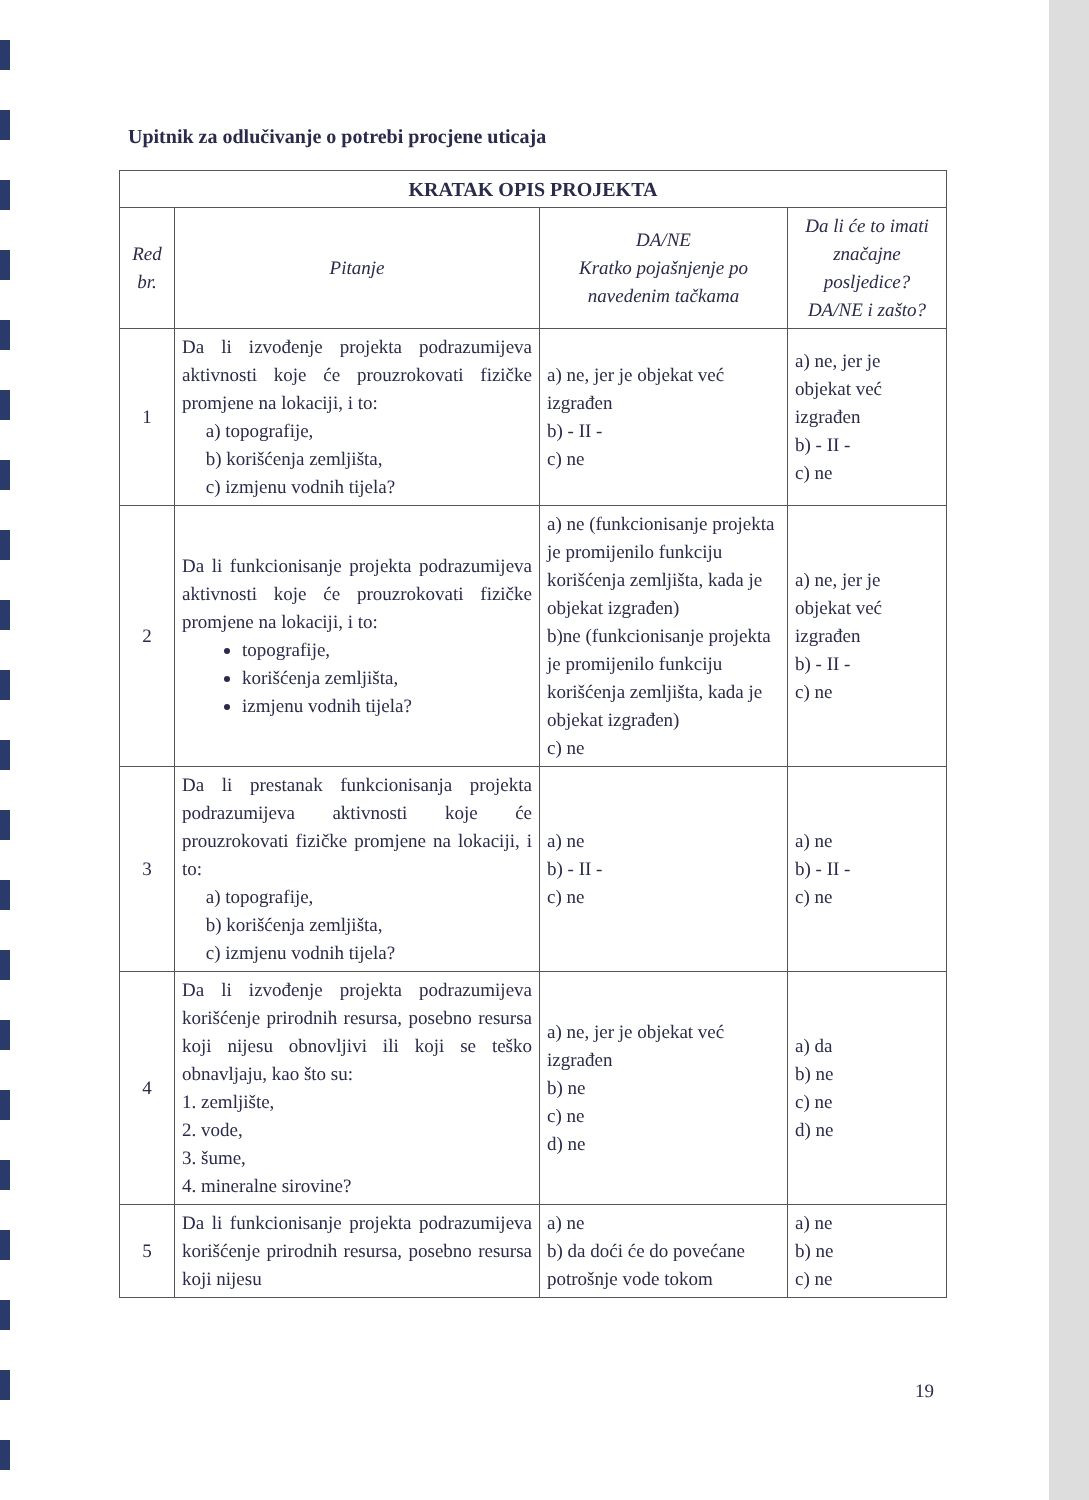Upitnik za odlučivanje o potrebi procjene uticaja
| KRATAK OPIS PROJEKTA | | | |
| --- | --- | --- | --- |
| Red br. | Pitanje | DA/NE Kratko pojašnjenje po navedenim tačkama | Da li će to imati značajne posljedice? DA/NE i zašto? |
| 1 | Da li izvođenje projekta podrazumijeva aktivnosti koje će prouzrokovati fizičke promjene na lokaciji, i to: a) topografije, b) korišćenja zemljišta, c) izmjenu vodnih tijela? | a) ne, jer je objekat već izgrađen b) - II - c) ne | a) ne, jer je objekat već izgrađen b) - II - c) ne |
| 2 | Da li funkcionisanje projekta podrazumijeva aktivnosti koje će prouzrokovati fizičke promjene na lokaciji, i to: topografije, korišćenja zemljišta, izmjenu vodnih tijela? | a) ne (funkcionisanje projekta je promijenilo funkciju korišćenja zemljišta, kada je objekat izgrađen) b)ne (funkcionisanje projekta je promijenilo funkciju korišćenja zemljišta, kada je objekat izgrađen) c) ne | a) ne, jer je objekat već izgrađen b) - II - c) ne |
| 3 | Da li prestanak funkcionisanja projekta podrazumijeva aktivnosti koje će prouzrokovati fizičke promjene na lokaciji, i to: a) topografije, b) korišćenja zemljišta, c) izmjenu vodnih tijela? | a) ne b) - II - c) ne | a) ne b) - II - c) ne |
| 4 | Da li izvođenje projekta podrazumijeva korišćenje prirodnih resursa, posebno resursa koji nijesu obnovljivi ili koji se teško obnavljaju, kao što su: 1. zemljište, 2. vode, 3. šume, 4. mineralne sirovine? | a) ne, jer je objekat već izgrađen b) ne c) ne d) ne | a) da b) ne c) ne d) ne |
| 5 | Da li funkcionisanje projekta podrazumijeva korišćenje prirodnih resursa, posebno resursa koji nijesu | a) ne b) da doći će do povećane potrošnje vode tokom | a) ne b) ne c) ne |
19